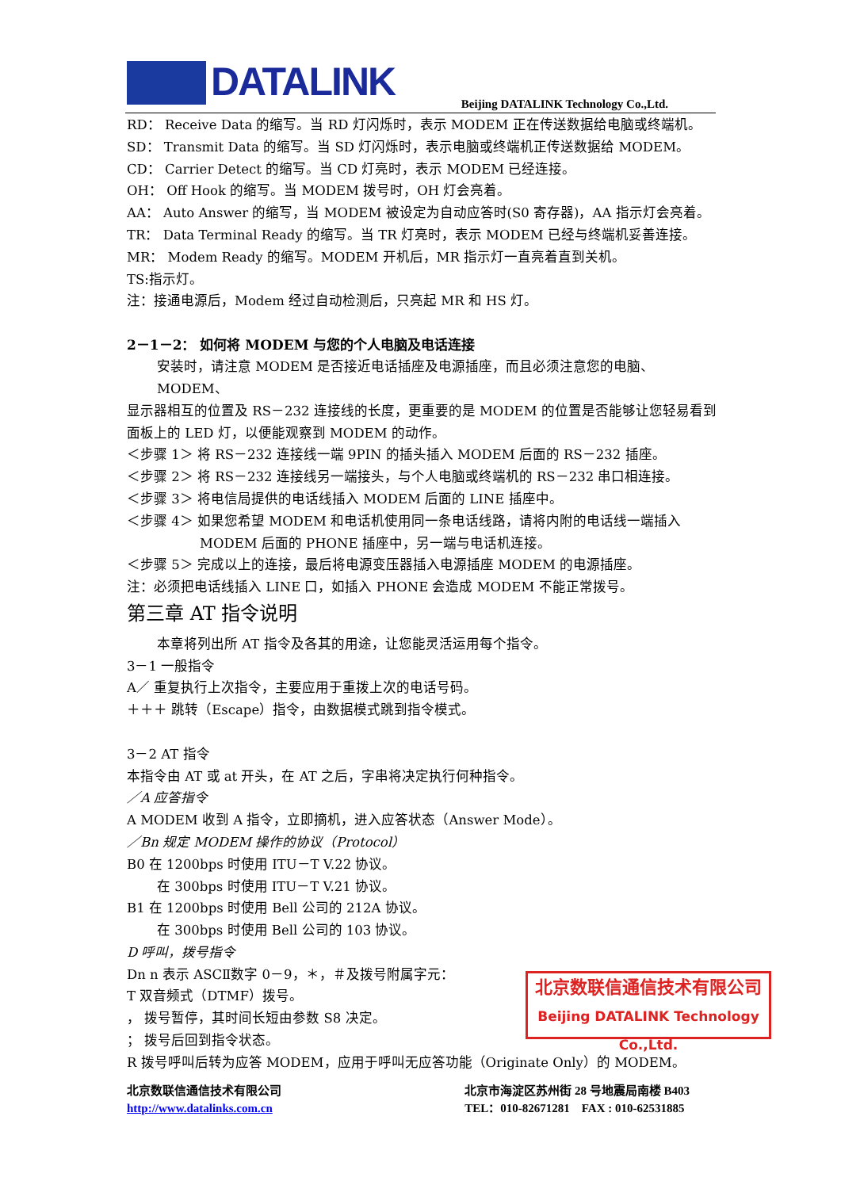DATALINK
Beijing DATALINK Technology Co.,Ltd.
RD： Receive Data 的缩写。当 RD 灯闪烁时，表示 MODEM 正在传送数据给电脑或终端机。
SD： Transmit Data 的缩写。当 SD 灯闪烁时，表示电脑或终端机正传送数据给 MODEM。
CD： Carrier Detect 的缩写。当 CD 灯亮时，表示 MODEM 已经连接。
OH： Off Hook 的缩写。当 MODEM 拨号时，OH 灯会亮着。
AA： Auto Answer 的缩写，当 MODEM 被设定为自动应答时(S0 寄存器)，AA 指示灯会亮着。
TR： Data Terminal Ready 的缩写。当 TR 灯亮时，表示 MODEM 已经与终端机妥善连接。
MR： Modem Ready 的缩写。MODEM 开机后，MR 指示灯一直亮着直到关机。
TS:指示灯。
注：接通电源后，Modem 经过自动检测后，只亮起 MR 和 HS 灯。
2－1－2： 如何将 MODEM 与您的个人电脑及电话连接
安装时，请注意 MODEM 是否接近电话插座及电源插座，而且必须注意您的电脑、MODEM、
显示器相互的位置及 RS－232 连接线的长度，更重要的是 MODEM 的位置是否能够让您轻易看到面板上的 LED 灯，以便能观察到 MODEM 的动作。
＜步骤 1＞ 将 RS－232 连接线一端 9PIN 的插头插入 MODEM 后面的 RS－232 插座。
＜步骤 2＞ 将 RS－232 连接线另一端接头，与个人电脑或终端机的 RS－232 串口相连接。
＜步骤 3＞ 将电信局提供的电话线插入 MODEM 后面的 LINE 插座中。
＜步骤 4＞ 如果您希望 MODEM 和电话机使用同一条电话线路，请将内附的电话线一端插入
MODEM 后面的 PHONE 插座中，另一端与电话机连接。
＜步骤 5＞ 完成以上的连接，最后将电源变压器插入电源插座 MODEM 的电源插座。
注：必须把电话线插入 LINE 口，如插入 PHONE 会造成 MODEM 不能正常拨号。
第三章 AT 指令说明
本章将列出所 AT 指令及各其的用途，让您能灵活运用每个指令。
3－1 一般指令
A／ 重复执行上次指令，主要应用于重拨上次的电话号码。
＋＋＋ 跳转（Escape）指令，由数据模式跳到指令模式。
3－2 AT 指令
本指令由 AT 或 at 开头，在 AT 之后，字串将决定执行何种指令。
／A 应答指令
A MODEM 收到 A 指令，立即摘机，进入应答状态（Answer Mode）。
／Bn 规定 MODEM 操作的协议（Protocol）
B0 在 1200bps 时使用 ITU－T V.22 协议。
在 300bps 时使用 ITU－T V.21 协议。
B1 在 1200bps 时使用 Bell 公司的 212A 协议。
在 300bps 时使用 Bell 公司的 103 协议。
D 呼叫，拨号指令
Dn n 表示 ASCⅡ数字 0－9，＊，＃及拨号附属字元：
T 双音频式（DTMF）拨号。
， 拨号暂停，其时间长短由参数 S8 决定。
； 拨号后回到指令状态。
R 拨号呼叫后转为应答 MODEM，应用于呼叫无应答功能（Originate Only）的 MODEM。
北京数联信通信技术有限公司
Beijing DATALINK Technology Co.,Ltd.
北京数联信通信技术有限公司
http://www.datalinks.com.cn
北京市海淀区苏州街 28 号地震局南楼 B403
TEL：010-82671281 FAX : 010-62531885